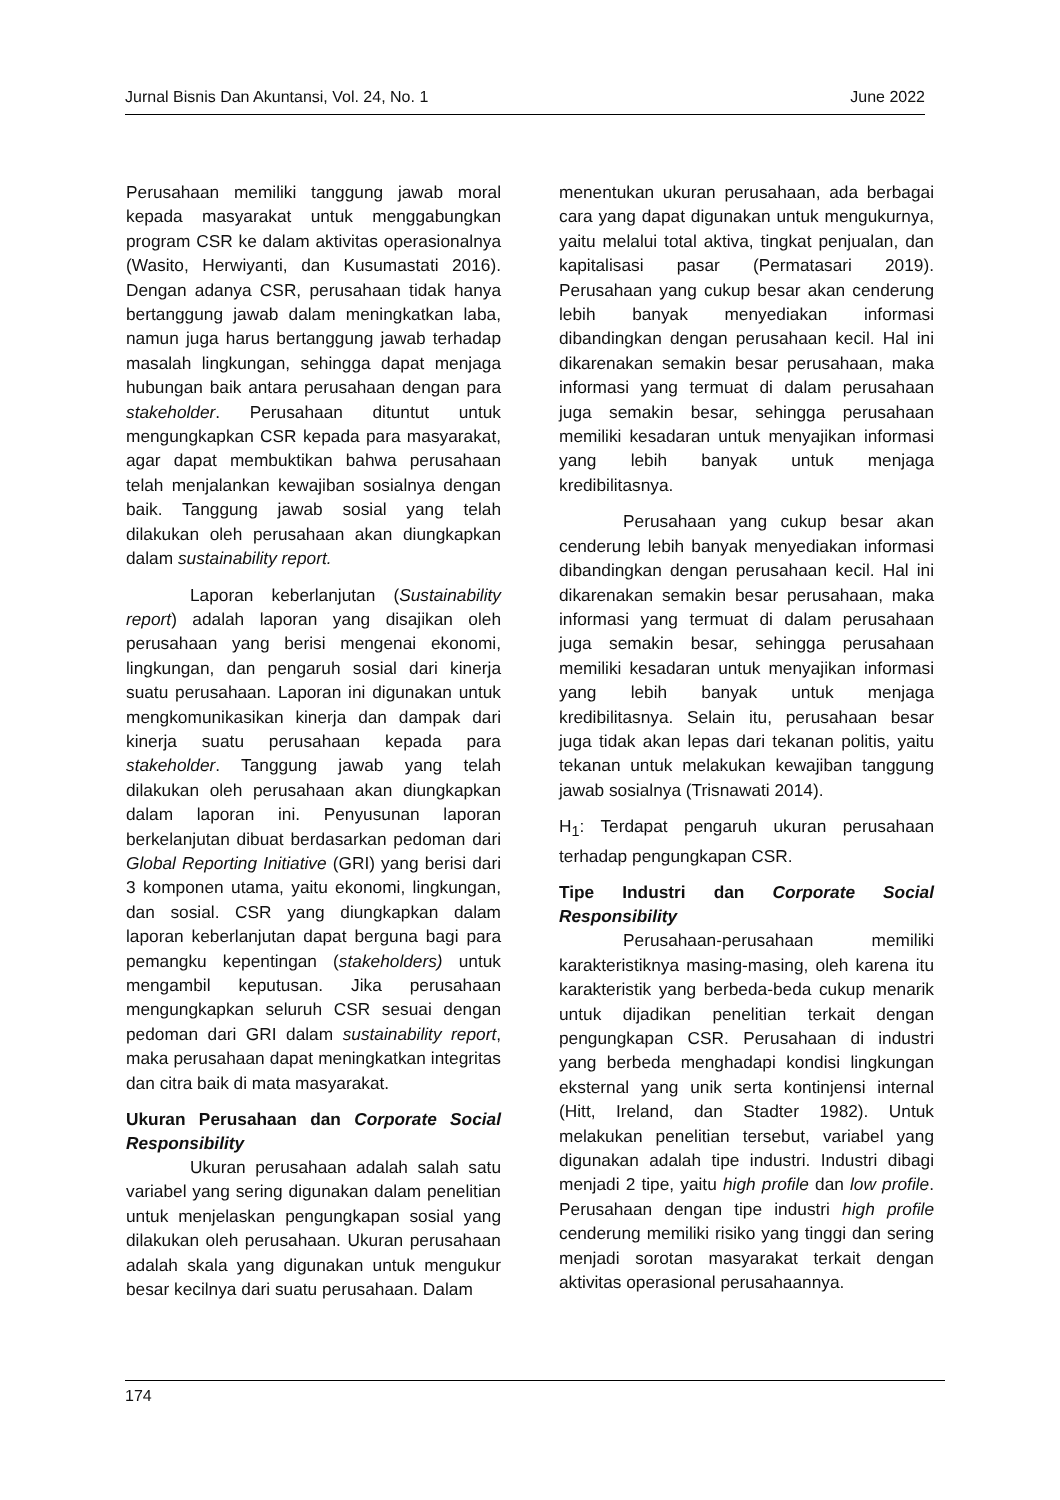Jurnal Bisnis Dan Akuntansi, Vol. 24, No. 1 June 2022
Perusahaan memiliki tanggung jawab moral kepada masyarakat untuk menggabungkan program CSR ke dalam aktivitas operasionalnya (Wasito, Herwiyanti, dan Kusumastati 2016). Dengan adanya CSR, perusahaan tidak hanya bertanggung jawab dalam meningkatkan laba, namun juga harus bertanggung jawab terhadap masalah lingkungan, sehingga dapat menjaga hubungan baik antara perusahaan dengan para stakeholder. Perusahaan dituntut untuk mengungkapkan CSR kepada para masyarakat, agar dapat membuktikan bahwa perusahaan telah menjalankan kewajiban sosialnya dengan baik. Tanggung jawab sosial yang telah dilakukan oleh perusahaan akan diungkapkan dalam sustainability report.
Laporan keberlanjutan (Sustainability report) adalah laporan yang disajikan oleh perusahaan yang berisi mengenai ekonomi, lingkungan, dan pengaruh sosial dari kinerja suatu perusahaan. Laporan ini digunakan untuk mengkomunikasikan kinerja dan dampak dari kinerja suatu perusahaan kepada para stakeholder. Tanggung jawab yang telah dilakukan oleh perusahaan akan diungkapkan dalam laporan ini. Penyusunan laporan berkelanjutan dibuat berdasarkan pedoman dari Global Reporting Initiative (GRI) yang berisi dari 3 komponen utama, yaitu ekonomi, lingkungan, dan sosial. CSR yang diungkapkan dalam laporan keberlanjutan dapat berguna bagi para pemangku kepentingan (stakeholders) untuk mengambil keputusan. Jika perusahaan mengungkapkan seluruh CSR sesuai dengan pedoman dari GRI dalam sustainability report, maka perusahaan dapat meningkatkan integritas dan citra baik di mata masyarakat.
Ukuran Perusahaan dan Corporate Social Responsibility
Ukuran perusahaan adalah salah satu variabel yang sering digunakan dalam penelitian untuk menjelaskan pengungkapan sosial yang dilakukan oleh perusahaan. Ukuran perusahaan adalah skala yang digunakan untuk mengukur besar kecilnya dari suatu perusahaan. Dalam
menentukan ukuran perusahaan, ada berbagai cara yang dapat digunakan untuk mengukurnya, yaitu melalui total aktiva, tingkat penjualan, dan kapitalisasi pasar (Permatasari 2019). Perusahaan yang cukup besar akan cenderung lebih banyak menyediakan informasi dibandingkan dengan perusahaan kecil. Hal ini dikarenakan semakin besar perusahaan, maka informasi yang termuat di dalam perusahaan juga semakin besar, sehingga perusahaan memiliki kesadaran untuk menyajikan informasi yang lebih banyak untuk menjaga kredibilitasnya.
Perusahaan yang cukup besar akan cenderung lebih banyak menyediakan informasi dibandingkan dengan perusahaan kecil. Hal ini dikarenakan semakin besar perusahaan, maka informasi yang termuat di dalam perusahaan juga semakin besar, sehingga perusahaan memiliki kesadaran untuk menyajikan informasi yang lebih banyak untuk menjaga kredibilitasnya. Selain itu, perusahaan besar juga tidak akan lepas dari tekanan politis, yaitu tekanan untuk melakukan kewajiban tanggung jawab sosialnya (Trisnawati 2014).
H<sub>1</sub>: Terdapat pengaruh ukuran perusahaan terhadap pengungkapan CSR.
Tipe Industri dan Corporate Social Responsibility
Perusahaan-perusahaan memiliki karakteristiknya masing-masing, oleh karena itu karakteristik yang berbeda-beda cukup menarik untuk dijadikan penelitian terkait dengan pengungkapan CSR. Perusahaan di industri yang berbeda menghadapi kondisi lingkungan eksternal yang unik serta kontinjensi internal (Hitt, Ireland, dan Stadter 1982). Untuk melakukan penelitian tersebut, variabel yang digunakan adalah tipe industri. Industri dibagi menjadi 2 tipe, yaitu high profile dan low profile. Perusahaan dengan tipe industri high profile cenderung memiliki risiko yang tinggi dan sering menjadi sorotan masyarakat terkait dengan aktivitas operasional perusahaannya.
174